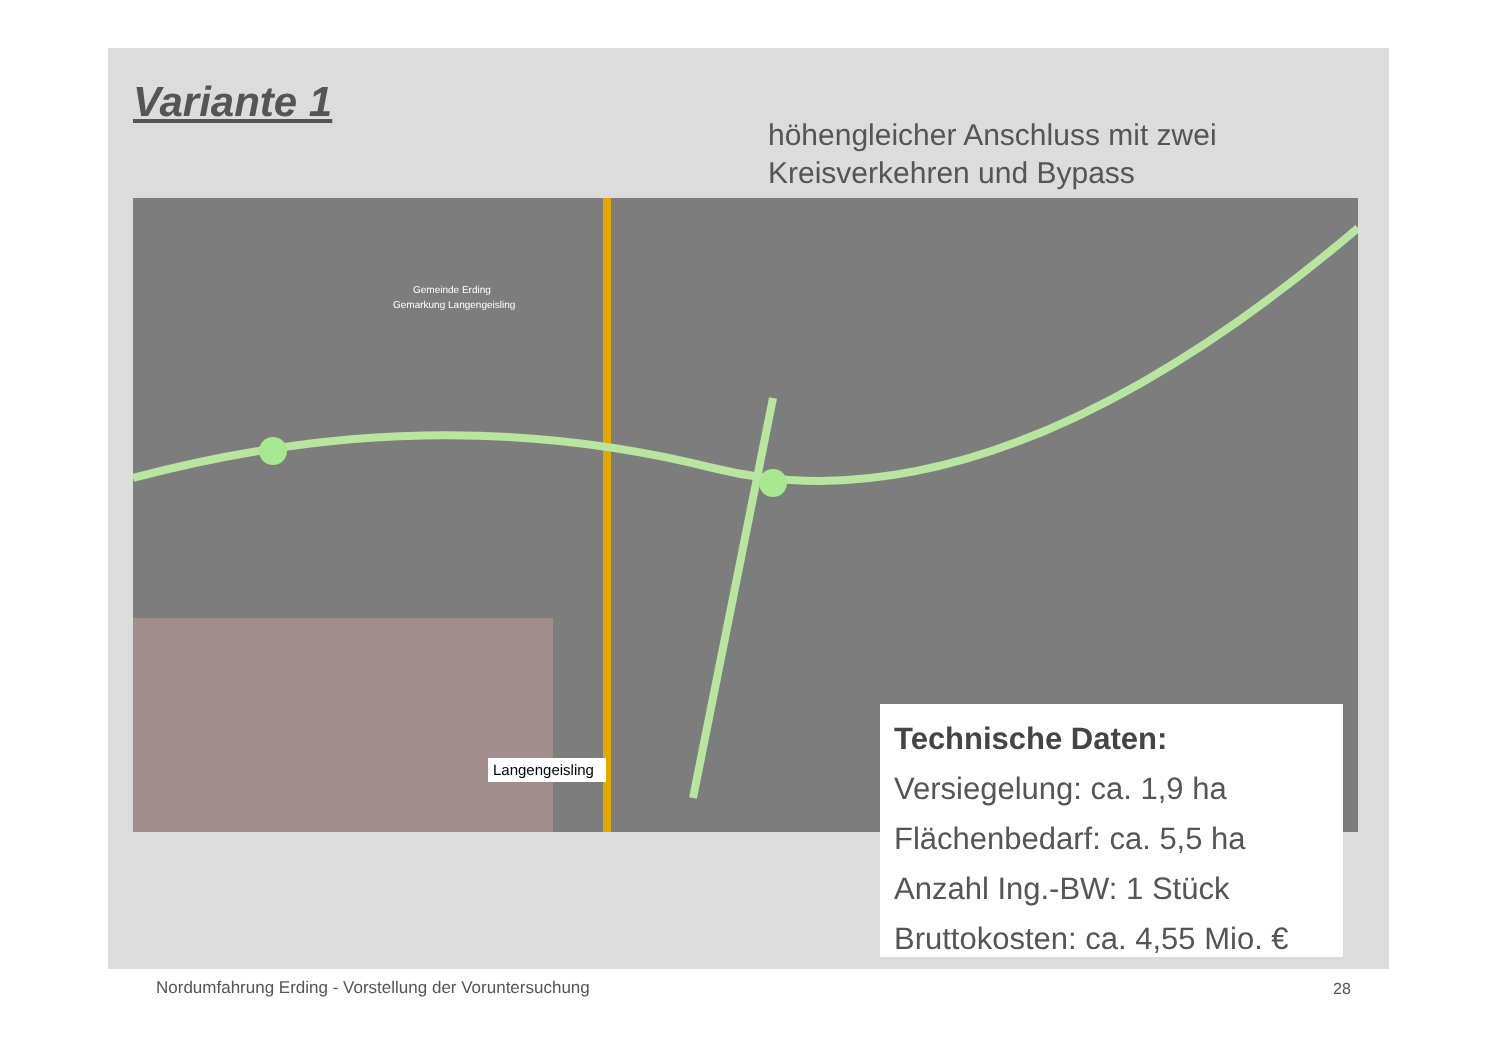Variante 1
höhengleicher Anschluss mit zwei
Kreisverkehren und Bypass
Gemeinde Erding
Gemarkung Langengeisling
Langengeisling
Technische Daten:
Versiegelung: ca. 1,9 ha
Flächenbedarf: ca. 5,5 ha
Anzahl Ing.-BW: 1 Stück
Bruttokosten: ca. 4,55 Mio. €
Nordumfahrung Erding - Vorstellung der Voruntersuchung
28